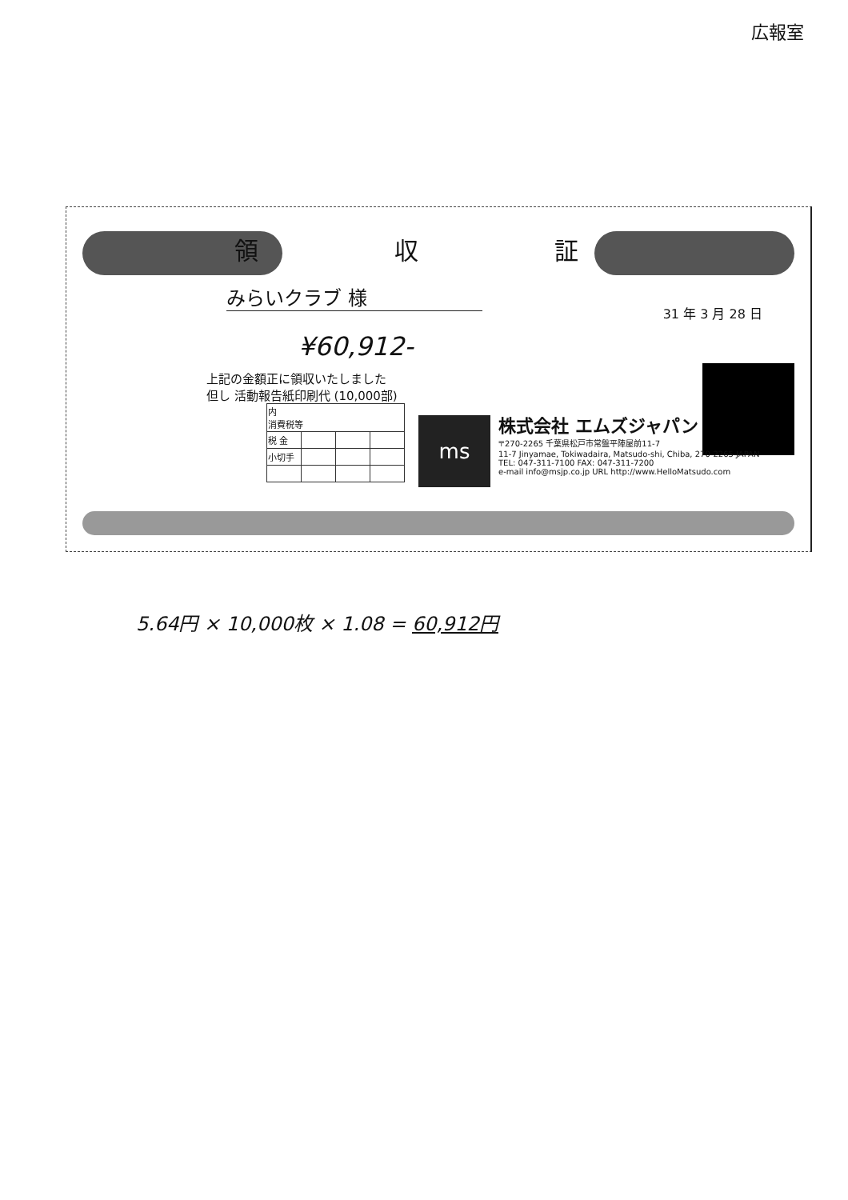広報室
領 収 証
みらいクラブ 様
31 年 3 月 28 日
¥60,912-
上記の金額正に領収いたしました
但し 活動報告紙印刷代 (10,000部)
| 内 消費税等 | | | |
| 税 金 | | | |
| 小切手 | | | |
ms
株式会社 エムズジャパン
〒270-2265 千葉県松戸市常盤平陣屋前11-7
11-7 Jinyamae, Tokiwadaira, Matsudo-shi, Chiba, 270-2265 JAPAN
TEL: 047-311-7100 FAX: 047-311-7200
e-mail info@msjp.co.jp URL http://www.HelloMatsudo.com
5.64円 × 10,000枚 × 1.08 = 60,912円